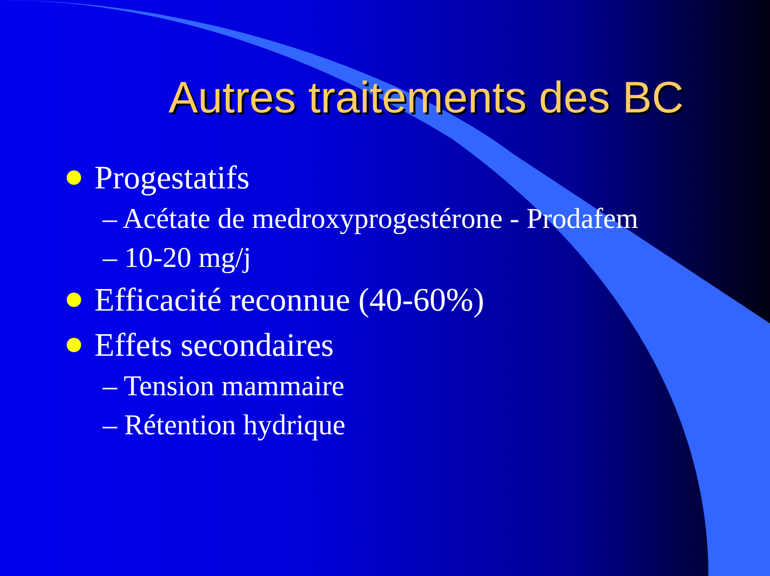Autres traitements des BC
Progestatifs
– Acétate de medroxyprogestérone - Prodafem
– 10-20 mg/j
Efficacité reconnue (40-60%)
Effets secondaires
– Tension mammaire
– Rétention hydrique